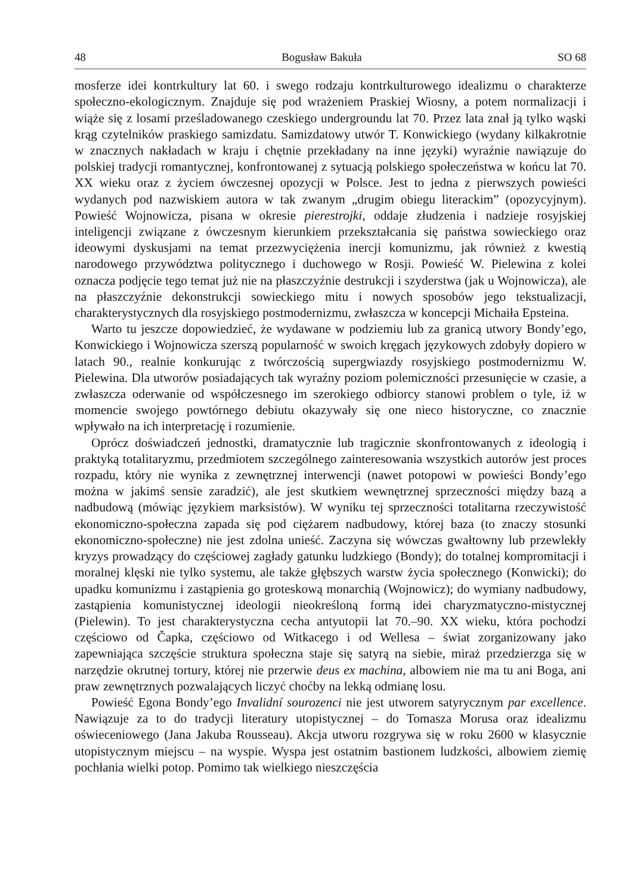48 Bogusław Bakuła SO 68
mosferze idei kontrkultury lat 60. i swego rodzaju kontrkulturowego idealizmu o charakterze społeczno-ekologicznym. Znajduje się pod wrażeniem Praskiej Wiosny, a potem normalizacji i wiąże się z losami prześladowanego czeskiego undergroundu lat 70. Przez lata znał ją tylko wąski krąg czytelników praskiego samizdatu. Samizdatowy utwór T. Konwickiego (wydany kilkakrotnie w znacznych nakładach w kraju i chętnie przekładany na inne języki) wyraźnie nawiązuje do polskiej tradycji romantycznej, konfrontowanej z sytuacją polskiego społeczeństwa w końcu lat 70. XX wieku oraz z życiem ówczesnej opozycji w Polsce. Jest to jedna z pierwszych powieści wydanych pod nazwiskiem autora w tak zwanym „drugim obiegu literackim” (opozycyjnym). Powieść Wojnowicza, pisana w okresie pierestrojki, oddaje złudzenia i nadzieje rosyjskiej inteligencji związane z ówczesnym kierunkiem przekształcania się państwa sowieckiego oraz ideowymi dyskusjami na temat przezwyciężenia inercji komunizmu, jak również z kwestią narodowego przywództwa politycznego i duchowego w Rosji. Powieść W. Pielewina z kolei oznacza podjęcie tego temat już nie na płaszczyźnie destrukcji i szyderstwa (jak u Wojnowicza), ale na płaszczyźnie dekonstrukcji sowieckiego mitu i nowych sposobów jego tekstualizacji, charakterystycznych dla rosyjskiego postmodernizmu, zwłaszcza w koncepcji Michaiła Epsteina.
Warto tu jeszcze dopowiedzieć, że wydawane w podziemiu lub za granicą utwory Bondy’ego, Konwickiego i Wojnowicza szerszą popularność w swoich kręgach językowych zdobyły dopiero w latach 90., realnie konkurując z twórczością supergwiazdy rosyjskiego postmodernizmu W. Pielewina. Dla utworów posiadających tak wyraźny poziom polemiczności przesunięcie w czasie, a zwłaszcza oderwanie od współczesnego im szerokiego odbiorcy stanowi problem o tyle, iż w momencie swojego powtórnego debiutu okazywały się one nieco historyczne, co znacznie wpływało na ich interpretację i rozumienie.
Oprócz doświadczeń jednostki, dramatycznie lub tragicznie skonfrontowanych z ideologią i praktyką totalitaryzmu, przedmiotem szczególnego zainteresowania wszystkich autorów jest proces rozpadu, który nie wynika z zewnętrznej interwencji (nawet potopowi w powieści Bondy’ego można w jakimś sensie zaradzić), ale jest skutkiem wewnętrznej sprzeczności między bazą a nadbudową (mówiąc językiem marksistów). W wyniku tej sprzeczności totalitarna rzeczywistość ekonomiczno-społeczna zapada się pod ciężarem nadbudowy, której baza (to znaczy stosunki ekonomiczno-społeczne) nie jest zdolna unieść. Zaczyna się wówczas gwałtowny lub przewlekły kryzys prowadzący do częściowej zagłady gatunku ludzkiego (Bondy); do totalnej kompromitacji i moralnej klęski nie tylko systemu, ale także głębszych warstw życia społecznego (Konwicki); do upadku komunizmu i zastąpienia go groteskową monarchią (Wojnowicz); do wymiany nadbudowy, zastąpienia komunistycznej ideologii nieokreśloną formą idei charyzmatyczno-mistycznej (Pielewin). To jest charakterystyczna cecha antyutopii lat 70.–90. XX wieku, która pochodzi częściowo od Čapka, częściowo od Witkacego i od Wellesa – świat zorganizowany jako zapewniająca szczęście struktura społeczna staje się satyrą na siebie, miraż przedzierzga się w narzędzie okrutnej tortury, której nie przerwie deus ex machina, albowiem nie ma tu ani Boga, ani praw zewnętrznych pozwalających liczyć choćby na lekką odmianę losu.
Powieść Egona Bondy’ego Invalidní sourozenci nie jest utworem satyrycznym par excellence. Nawiązuje za to do tradycji literatury utopistycznej – do Tomasza Morusa oraz idealizmu oświeceniowego (Jana Jakuba Rousseau). Akcja utworu rozgrywa się w roku 2600 w klasycznie utopistycznym miejscu – na wyspie. Wyspa jest ostatnim bastionem ludzkości, albowiem ziemię pochłania wielki potop. Pomimo tak wielkiego nieszczęścia